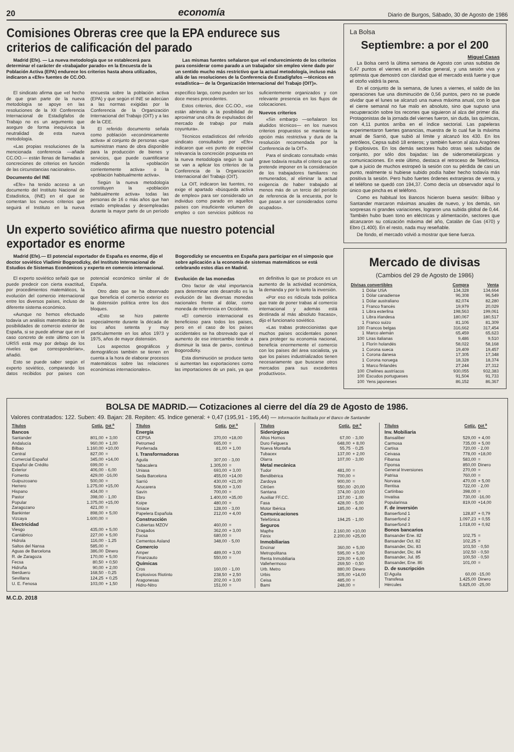20 economía Diario de Burgos, Sábado, 30 de Agosto de 1986
Comisiones Obreras cree que la EPA endurece sus criterios de calificación del parado
Madrid (Efe). — La nueva metodología que se establecerá para determinar el carácter de «trabajador parado» en la Encuesta de la Población Activa (EPA) endurece los criterios hasta ahora utilizados, indicaron a «Efe» fuentes de CC.OO.
Las mismas fuentes señalaron que «el endurecimiento de los criterios para considerar como parado a un trabajador sin empleo viene dado por un sentido mucho más restrictivo que la actual metodología, incluso más allá de las resoluciones de la Conferencia de Estadígfafos —técnicos en estadística— de la Organización Internacional del Trabajo (OIT)».
El sindicato afirma que «el hecho de que gran parte de la nueva metodología se apoye en las resoluciones de la XII Conferencia Internacional de Estadígfafos de Trabajo no es un argumento que asegure de forma inequívoca la neutralidad de esta nueva metodología.
«Las propias resoluciones de la mencionada conferencia —añade CC.OO.— están llenas de llamadas a concreciones de criterios en función de las circunstancias nacionales».
Documento del INE
«Efe» ha tenido acceso a un documento del Instituto Nacional de Estadística, (INE) en el que se comentan los nuevos criterios que seguirá el Instituto en la nueva encuesta sobre la población activa (EPA) y que según el INE se adecúan a las normas exigidas por la Conferencia de la Organización Internacional del Trabajo (OIT) y a las de la CEE.
El referido documento señala como población «económicamente activa» al conjunto de personas «que suministran mano de obra disponible para la producción de bienes y servicios, que puede cuantificarse midiendo la «población corrientemente activa» o la «población habitualmente activa».
Según la nueva metodología constituyen la «población habitualmente activa» todas las personas de 16 o más años que han estado empleadas y desempleadas durante la mayor parte de un período específico largo, como pueden ser los doce meses precedentes.
Estos criterios, dice CC.OO., «se están abriendo a la posibilidad de aproximar una cifra de expulsados del mercado de trabajo por mala coyuntura».
Técnicos estadísticos del referido sindicato consultados por «Efe» indicaron que «es punto de especial relevancia la concreción propuesta en la nueva metodología según la cual se van a aplicar los criterios de la Conferencia de la Organización Internacional del Trabajo (OIT).
La OIT, indicaron las fuentes, no exige el apartado «búsqueda activa de empleo» para ser considerado un individuo como parado en aquellos países con insuficiente volumen de empleo o con servicios públicos no suficientemente organizados y con relevante presencia en los flujos de colocaciones.
Nuevos criterios
«Sin embargo —señalaron los aludidos técnicos— en los nuevos criterios propuestos se mantiene la opción más restrictiva y dura de la resolución recomendada por la Conferencia de la OIT».
Para el sindicato consultado «más grave todavía resulta el criterio que se pretende imponer en la consideración de los trabajadores familiares no remunerados, al eliminar la actual exigencia de haber trabajado al menos más de un tercio del período de referencia de la encuesta, por lo que pasan a ser considerados como ocupados».
Un experto soviético afirma que nuestro potencial exportador es enorme
Madrid (Efe).— El potencial exportador de España es enorme, dijo el doctor soviético Vladimir Bogorodizky, del Instituto Internacional de Estudios de Sistemas Económicos y experto en comercio internacional. Bogorodizky se encuentra en España para participar en el simposio que sobre aplicación a la economía de sistemas matemáticos se está celebrando estos días en Madrid.
El experto soviético señaló que se puede predecir con cierta exactitud, por procedimientos matemáticos, la evolución del comercio internacional entre los diversos países, incluso de diferente sistema económico.
«Aunque no hemos efectuado todavía un análisis matemático de las posibilidades de comercio exterior de España, si se puede afirmar que en el caso concreto de este último con la URSS está muy por debajo de los niveles que corresponderían», añadió.
Esto se puede saber según el experto soviético, comparando los datos recibidos por países con potencial económico similar al de España.
Otro dato que se ha observado que beneficia el comercio exterior es la distensión política entre los dos bloques.
«Esto se hizo patente especialmente durante la década de los años setenta y muy particularmente en los años 1973 y 1975, años de mayor distensión.
Los aspectos geográficos y demográficos también se tienen en cuenta a la hora de elaborar procesos matemáticos sobre las relaciones económicas internacionales».
Evolución de las monedas
Otro factor de vital importancia para determinar este desarrollo es la evolución de las diversas monedas nacionales frente al dólar, como moneda de referencia en Occidente.
«El comercio internacional es beneficioso para todos los países, pero en el caso de los países occidentales se ha obsrevado que el aumento de ese intercambio tiende a disminuir la tasa de paro», continuó Bogorodizky.
Esta disminución se produce tanto si aumentan las exportaciones como las importaciones de un país, ya que en definitiva lo que se produce es un aumento de la actividad económica, la demanda y por lo tanto la inversión.
«Por eso es ridícula toda política que trate de poner trabas al comercio internacional y además está destinada al más absoluto fracaso», dijo el funcionario soviético.
«Las trabas proteccionistas que muchos países occidentales ponen para proteger su economía nacional, beneficia enormemente el comercio con los países del área socialista, ya que los países industrializados tienen necesariamente que buscarse otros mercados para sus excedentes productivos».
La Bolsa
Septiembre: a por el 200
Miguel Casas
La Bolsa cerró la última semana de Agosto con unas subidas de 0,47 puntos el viernes en el índice general, y una sesión viva y optimista que demostró con claridad que el mercado está fuerte y que el otoño valdrá la pena.
En el conjunto de la semana, de lunes a viernes, el saldo de las operaciones fue una disminución de 0,56 puntos, pero no se puede olvidar que el lunes se alcanzó una nueva máxima anual, con lo que el cierre semanal no fue malo en absoluto, sino que supuso una recupæración sobre los recortes que siguieron al alza del primer día. Protagonistas de la jornada del viernes fueron, sin duda, las químicas, con 4,11 puntos arriba en el índice sectorial. Las papeleras experimentaron fuertes ganancias, muestra de lo cual fue la máxima anual de Sarrió, que subió al límite y alcanzó los 430. En los petróleos, Cepsa subió 18 enteros; y también fueron al alza Aragónes y Explosivos. En los demás sectores hubo otras seis subidas de conjunto, por sólo dos bajadas: las de siderometalúrgicas y comunicaciones. En este último, destaca el retroceso de Telefónica, que a juicio de muchos estropeó la sesión con su pérdida de casi un punto, realmente si hubiese subido podía haber hecho todavía más positiva la sesión. Pero hubo fuertes órdenes extranjeras de venta, y el teléfono se quedó con 194,37. Como decía un observador aquí lo único que pincha es el teléfono.
Como es habitual los Bancos hicieron buena sesión: Bilbao y Santander marcaron máximas anuales de nuevo, y los demás, sin sorpresas ni grandes variaciones, lograron una subida global de 0,44. También hubo buen tono en eléctricas y alimentación, sectores que alcanzaron su cotización máxima del año, Catalán de Gas (470) y Ebro (1.400). En el resto, nada muy reseñable.
De fondo, el mercado volvió a mostrar que tiene fuerza.
Mercado de divisas
(Cambios del 29 de Agosto de 1986)
| Divisas convertibles | | Compra | Venta |
| --- | --- | --- | --- |
| 1 | Dólar USA | 134,328 | 134,664 |
| 1 | Dólar canadiense | 96,308 | 96,549 |
| 1 | Dólar australiano | 82,074 | 82,280 |
| 1 | Franco francés | 19,979 | 20,029 |
| 1 | Libra esterlina | 198,563 | 199,061 |
| 1 | Libra irlandesa | 180,067 | 180,517 |
| 1 | Franco suizo | 81,106 | 81,309 |
| 100 | Francos belgas | 316,662 | 317,454 |
| 1 | Marco alemán | 65,459 | 65,623 |
| 100 | Liras italianas | 9,486 | 9,510 |
| 1 | Florín holandés | 58,022 | 58,168 |
| 1 | Corona sueca | 19,409 | 19,457 |
| 1 | Corona danesa | 17,305 | 17,348 |
| 1 | Corona noruega | 18,328 | 18,374 |
| 1 | Marco finlandés | 27,244 | 27,312 |
| 100 | Chelines austríacos | 930,055 | 932,383 |
| 100 | Escudos portugueses | 91,504 | 91,733 |
| 100 | Yens japoneses | 86,152 | 86,367 |
BOLSA DE MADRID.— Cotizaciones al cierre del día 29 de Agosto de 1986.
Valores contratados: 122. Suben: 49. Bajan: 28. Repiten: 45. Indice general: + 0,47 (195,91 - 195,44) — Información facilitada por el Banco de Santander
| Títulos | Cotiz. | Dif.<sup>a</sup> |
| --- | --- | --- |
| Bancos | | |
| Santander | 801,00 | + 3,00 |
| Andalucía | 960,00 | + 1,00 |
| Bilbao | 1.160,00 | +10,00 |
| Central | 827,00 | = |
| Comercial Español | 345,00 | +14,00 |
| Español de Crédito | 699,00 | = |
| Exterior | 406,00 | - 6,00 |
| Fomento | 429,00 | -16,00 |
| Guipuzcoano | 500,00 | = |
| Herrero | 1.275,00 | +15,00 |
| Hispano | 434,00 | = |
| Pastor | 398,00 | - 1,00 |
| Popular | 1.375,00 | +15,00 |
| Zaragozano | 421,00 | = |
| Bankinter | 898,00 | + 5,00 |
| Vizcaya | 1.600,00 | = |
| Electricidad | | |
| Viesgo | 435,00 | + 5,00 |
| Cantábrico | 227,00 | + 5,00 |
| Hidrola | 116,00 | - 1,25 |
| Saltos del Nansa | 585,00 | = |
| Aguas de Barcelona | 386,00 | Dinero |
| R. de Zaragoza | 170,00 | + 5,00 |
| Fecsa | 80,50 | + 0,50 |
| Hidruña | 90,00 | + 2,00 |
| Iberduero | 168,50 | - 0,25 |
| Sevillana | 124,25 | + 0,25 |
| U. E. Fenosa | 103,00 | + 1,50 |
| Títulos | Cotiz. | Dif.<sup>a</sup> |
| --- | --- | --- |
| Energía | | |
| CEPSA | 370,00 | +18,00 |
| Petromed | 665,00 | = |
| Ponferrada | 81,00 | + 1,00 |
| I. Transformadoras | | |
| Aguila | 307,00 | - 3,00 |
| Tabacalera | 1.305,00 | = |
| Uniasa | 693,00 | + 3,00 |
| Seda Barcelona | 455,00 | +14,00 |
| Sarrió | 430,00 | +21,00 |
| Azucarera | 508,00 | + 3,00 |
| Savín | 700,00 | = |
| Ebro | 1.400,00 | +35,00 |
| Koipe | 480,00 | = |
| Sniace | 128,00 | - 3,00 |
| Papelera Española | 212,00 | + 4,00 |
| Construcción | | |
| Cubiertas MZOV | 460,00 | = |
| Dragados | 362,00 | + 3,00 |
| Focsa | 680,00 | = |
| Cementos Asland | 348,00 | - 5,00 |
| Comercio | | |
| Amper | 489,00 | + 3,00 |
| Finanzauto | 550,00 | = |
| Químicas | | |
| Cros | 160,00 | - 1,00 |
| Explosivos Riotinto | 238,50 | + 2,50 |
| Aragonesas | 202,00 | + 3,00 |
| Hidro-Nitro | 151,00 | = |
| Títulos | Cotiz. | Dif.<sup>a</sup> |
| --- | --- | --- |
| Siderúrgicas | | |
| Altos Hornos | 67,00 | - 3,00 |
| Duro Felguera | 648,00 | + 8,00 |
| Nueva Montaña | 55,75 | - 0,25 |
| Tubacex | 137,00 | + 2,00 |
| Olarra | 107,00 | - 3,00 |
| Metal mecánica | | |
| Tudor | 481,00 | = |
| Bendibérica | 700,00 | = |
| Zardoya | 900,00 | = |
| Citröen | 550,00 | -20,00 |
| Santana | 374,00 | -10,00 |
| Auxiliar FF.CC. | 157,00 | - 1,00 |
| Fasa | 428,00 | - 5,00 |
| Motor Ibérica | 185,00 | - 4,00 |
| Comunicaciones | | |
| Telefónica | 194,25 | - 1,00 |
| Seguros | | |
| Mapfre | 2.160,00 | +10,00 |
| Fénix | 2.200,00 | +25,00 |
| Inmobiliarias | | |
| Encinar | 360,00 | + 5,00 |
| Metropolitana | 595,00 | + 5,00 |
| Renta Inmobiliaria | 229,00 | + 6,00 |
| Vallehermoso | 269,50 | - 0,50 |
| Urb. Metro | 880,00 | Dinero |
| Urbis | 305,00 | +14,00 |
| Ceisa | 485,00 | = |
| Bami | 248,00 | = |
| Títulos | Cotiz. | Dif.<sup>a</sup> |
| --- | --- | --- |
| Inv. Mobiliaria | | |
| Bansaliber | 529,00 | + 4,00 |
| Carmosa | 735,00 | + 5,00 |
| Cartisa | 720,00 | - 2,00 |
| Ceivasa | 778,00 | +18,00 |
| Fibansa | 583,00 | = |
| Fiponsa | 850,00 | Dinero |
| General Inversiones | 270,00 | = |
| Patrisa | 760,00 | = |
| Norvasa | 470,00 | + 5,00 |
| Rentisa | 722,00 | - 2,00 |
| Cartinbao | 398,00 | = |
| Invatisa | 730,00 | -16,00 |
| Popularinsa | 819,00 | +14,00 |
| F. de inversión | | |
| Banserfond 1 | 128,87 | + 0,79 |
| Banserfond 2 | 1.097,23 | + 0,55 |
| Banserfond 3 | 1.018,00 | + 0,92 |
| Bonos bancarios | | |
| Bansander Ene. 82 | 102,75 | = |
| Bansander Oct. 82 | 102,25 | = |
| Bansander, Dic. 83 | 103,50 | - 0,50 |
| Bansander, Dic. 84 | 102,50 | - 0,50 |
| Bansander, Jul. 85 | 100,50 | - 0,50 |
| Bansander, Ene. 86 | 101,00 | = |
| D. de suscripción | | |
| El Aguila | 60,00 | -15,00 |
| Transfesa | 1.425,00 | Dinero |
| Hércules | 5.825,00 | -25,00 |
M.C.D. 2018